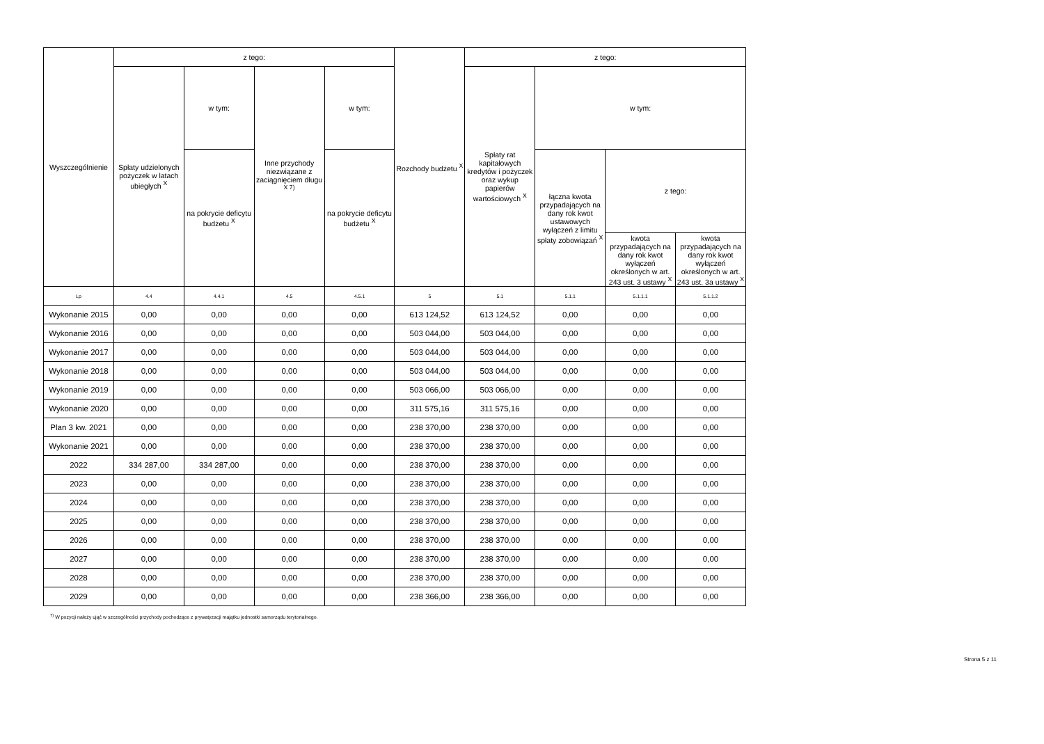| Wyszczególnienie | z tego: | | | | Rozchody budżetu <sup>X</sup> | z tego: | | | |
| --- | --- | --- | --- | --- | --- | --- | --- | --- | --- |
| | Spłaty udzielonych pożyczek w latach ubiegłych <sup>X</sup> | w tym: | Inne przychody niezwiązane z zaciągnięciem długu <sup>X 7)</sup> | w tym: | | Spłaty rat kapitałowych kredytów i pożyczek oraz wykup papierów wartościowych <sup>X</sup> | w tym: | | |
| | | na pokrycie deficytu budżetu <sup>X</sup> | | na pokrycie deficytu budżetu <sup>X</sup> | | | łączna kwota przypadających na dany rok kwot ustawowych wyłączeń z limitu spłaty zobowiązań <sup>X</sup> | z tego: | |
| | | | | | | | | kwota przypadających na dany rok kwot wyłączeń określonych w art. 243 ust. 3 ustawy <sup>X</sup> | kwota przypadających na dany rok kwot wyłączeń określonych w art. 243 ust. 3a ustawy <sup>X</sup> |
| Lp | 4.4 | 4.4.1 | 4.5 | 4.5.1 | 5 | 5.1 | 5.1.1 | 5.1.1.1 | 5.1.1.2 |
| Wykonanie 2015 | 0,00 | 0,00 | 0,00 | 0,00 | 613 124,52 | 613 124,52 | 0,00 | 0,00 | 0,00 |
| Wykonanie 2016 | 0,00 | 0,00 | 0,00 | 0,00 | 503 044,00 | 503 044,00 | 0,00 | 0,00 | 0,00 |
| Wykonanie 2017 | 0,00 | 0,00 | 0,00 | 0,00 | 503 044,00 | 503 044,00 | 0,00 | 0,00 | 0,00 |
| Wykonanie 2018 | 0,00 | 0,00 | 0,00 | 0,00 | 503 044,00 | 503 044,00 | 0,00 | 0,00 | 0,00 |
| Wykonanie 2019 | 0,00 | 0,00 | 0,00 | 0,00 | 503 066,00 | 503 066,00 | 0,00 | 0,00 | 0,00 |
| Wykonanie 2020 | 0,00 | 0,00 | 0,00 | 0,00 | 311 575,16 | 311 575,16 | 0,00 | 0,00 | 0,00 |
| Plan 3 kw. 2021 | 0,00 | 0,00 | 0,00 | 0,00 | 238 370,00 | 238 370,00 | 0,00 | 0,00 | 0,00 |
| Wykonanie 2021 | 0,00 | 0,00 | 0,00 | 0,00 | 238 370,00 | 238 370,00 | 0,00 | 0,00 | 0,00 |
| 2022 | 334 287,00 | 334 287,00 | 0,00 | 0,00 | 238 370,00 | 238 370,00 | 0,00 | 0,00 | 0,00 |
| 2023 | 0,00 | 0,00 | 0,00 | 0,00 | 238 370,00 | 238 370,00 | 0,00 | 0,00 | 0,00 |
| 2024 | 0,00 | 0,00 | 0,00 | 0,00 | 238 370,00 | 238 370,00 | 0,00 | 0,00 | 0,00 |
| 2025 | 0,00 | 0,00 | 0,00 | 0,00 | 238 370,00 | 238 370,00 | 0,00 | 0,00 | 0,00 |
| 2026 | 0,00 | 0,00 | 0,00 | 0,00 | 238 370,00 | 238 370,00 | 0,00 | 0,00 | 0,00 |
| 2027 | 0,00 | 0,00 | 0,00 | 0,00 | 238 370,00 | 238 370,00 | 0,00 | 0,00 | 0,00 |
| 2028 | 0,00 | 0,00 | 0,00 | 0,00 | 238 370,00 | 238 370,00 | 0,00 | 0,00 | 0,00 |
| 2029 | 0,00 | 0,00 | 0,00 | 0,00 | 238 366,00 | 238 366,00 | 0,00 | 0,00 | 0,00 |
<sup>7)</sup> W pozycji należy ująć w szczególności przychody pochodzące z prywatyzacji majątku jednostki samorządu terytorialnego.
Strona 5 z 11